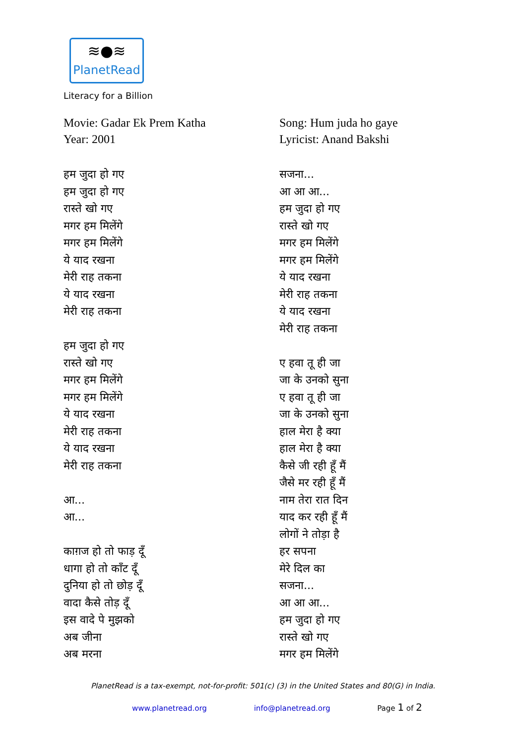≋●≋
PlanetRead
Literacy for a Billion
Movie: Gadar Ek Prem Katha
Year: 2001
हम जुदा हो गए
हम जुदा हो गए
रास्ते खो गए
मगर हम मिलेंगे
मगर हम मिलेंगे
ये याद रखना
मेरी राह तकना
ये याद रखना
मेरी राह तकना
हम जुदा हो गए
रास्ते खो गए
मगर हम मिलेंगे
मगर हम मिलेंगे
ये याद रखना
मेरी राह तकना
ये याद रखना
मेरी राह तकना
आ...
आ...
काग़ज हो तो फाड़ दूँ
धागा हो तो काँट दूँ
दुनिया हो तो छोड़ दूँ
वादा कैसे तोड़ दूँ
इस वादे पे मुझको
अब जीना
अब मरना
Song: Hum juda ho gaye
Lyricist: Anand Bakshi
सजना...
आ आ आ...
हम जुदा हो गए
रास्ते खो गए
मगर हम मिलेंगे
मगर हम मिलेंगे
ये याद रखना
मेरी राह तकना
ये याद रखना
मेरी राह तकना
ए हवा तू ही जा
जा के उनको सुना
ए हवा तू ही जा
जा के उनको सुना
हाल मेरा है क्या
हाल मेरा है क्या
कैसे जी रही हूँ मैं
जैसे मर रही हूँ मैं
नाम तेरा रात दिन
याद कर रही हूँ मैं
लोगों ने तोड़ा है
हर सपना
मेरे दिल का
सजना...
आ आ आ...
हम जुदा हो गए
रास्ते खो गए
मगर हम मिलेंगे
PlanetRead is a tax-exempt, not-for-profit: 501(c) (3) in the United States and 80(G) in India.
www.planetread.org info@planetread.org Page 1 of 2